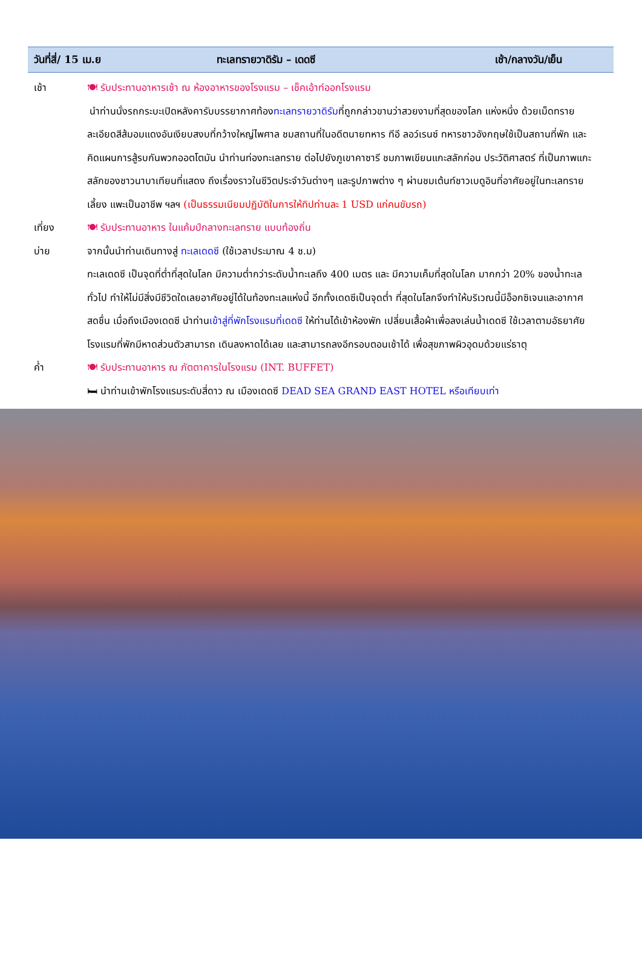วันที่สี่/ 15 เม.ย ทะเลทรายวาดิรัม – เดดซี เช้า/กลางวัน/เย็น
เช้า 🍽 รับประทานอาหารเช้า ณ ห้องอาหารของโรงแรม – เช็คเอ้าท์ออกโรงแรม
นำท่านนั่งรถกระบะเปิดหลังคารับบรรยากาศท้องทะเลทรายวาดิรัมที่ถูกกล่าวขานว่าสวยงามที่สุดของโลก แห่งหนึ่ง ด้วยเม็ดทรายละเอียดสีส้มอมแดงอันเงียบสงบที่กว้างใหญ่ไพศาล ชมสถานที่ในอดีตนายทหาร ทีอี ลอว์เรนซ์ ทหารชาวอังกฤษใช้เป็นสถานที่พัก และคิดแผนการสู้รบกันพวกออตโตมัน นำท่านท่องทะเลทราย ต่อไปยังภูเขาคาซารี ชมภาพเขียนแกะสลักก่อน ประวัติศาสตร์ ที่เป็นภาพแกะสลักของชาวนาบาเทียนที่แสดง ถึงเรื่องราวในชีวิตประจำวันต่างๆ และรูปภาพต่าง ๆ ผ่านชมเต้นท์ชาวเบดูอินที่อาศัยอยู่ในทะเลทราย เลี้ยง แพะเป็นอาชีพ ฯลฯ (เป็นธรรมเนียมปฏิบัติในการให้ทิปท่านละ 1 USD แก่คนขับรถ)
เที่ยง 🍽 รับประทานอาหาร ในแค้มป์กลางทะเลทราย แบบท้องถิ่น
บ่าย จากนั้นนำท่านเดินทางสู่ ทะเลเดดซี (ใช้เวลาประมาณ 4 ช.ม)
ทะเลเดดซี เป็นจุดที่ต่ำที่สุดในโลก มีความต่ำกว่าระดับน้ำทะเลถึง 400 เมตร และ มีความเค็มที่สุดในโลก มากกว่า 20% ของน้ำทะเลทั่วไป ทำให้ไม่มีสิ่งมีชีวิตใดเลยอาศัยอยู่ได้ในท้องทะเลแห่งนี้ อีกทั้งเดดซีเป็นจุดต่ำ ที่สุดในโลกจึงทำให้บริเวณนี้มีอ็อกซิเจนและอากาศสดชื่น เมื่อถึงเมืองเดดซี นำท่านเข้าสู่ที่พักโรงแรมที่เดดซี ให้ท่านได้เข้าห้องพัก เปลี่ยนเสื้อผ้าเพื่อลงเล่นน้ำเดดซี ใช้เวลาตามอัธยาศัย โรงแรมที่พักมีหาดส่วนตัวสามารถ เดินลงหาดได้เลย และสามารถลงอีกรอบตอนเช้าได้ เพื่อสุขภาพผิวอุดมด้วยแร่ธาตุ
ค่ำ 🍽 รับประทานอาหาร ณ ภัตตาคารในโรงแรม (INT. BUFFET)
🛏 นำท่านเข้าพักโรงแรมระดับสี่ดาว ณ เมืองเดดซี DEAD SEA GRAND EAST HOTEL หรือเทียบเท่า